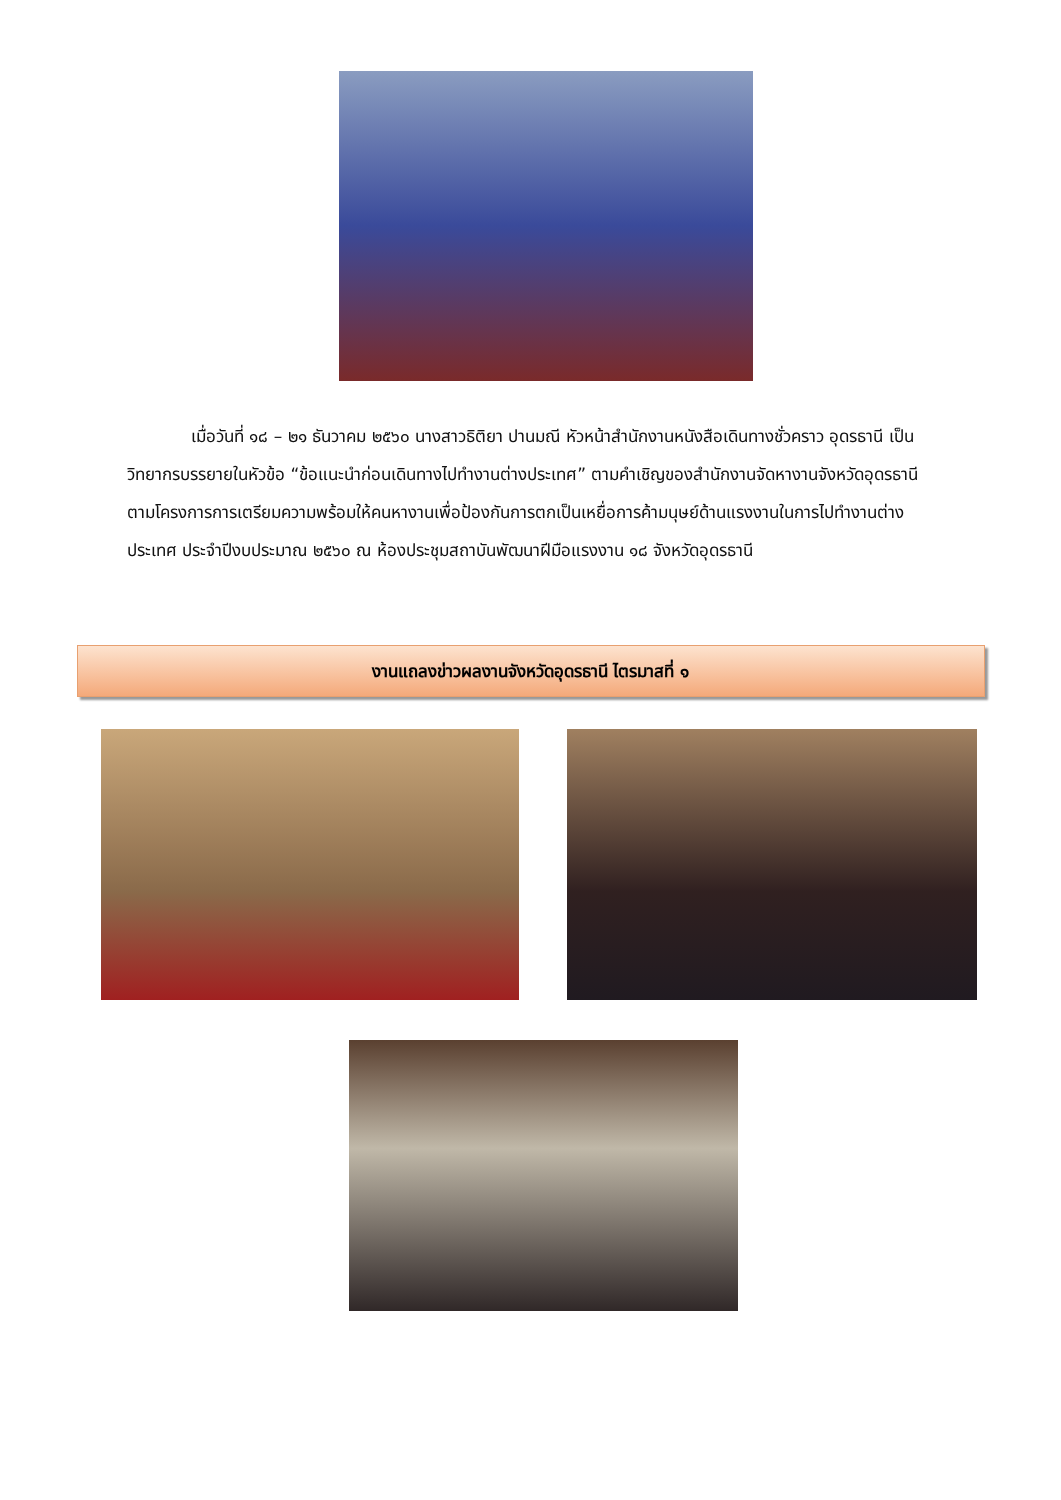เมื่อวันที่ ๑๘ – ๒๑ ธันวาคม ๒๕๖๐ นางสาวธิติยา ปานมณี หัวหน้าสำนักงานหนังสือเดินทางชั่วคราว อุดรธานี เป็นวิทยากรบรรยายในหัวข้อ “ข้อแนะนำก่อนเดินทางไปทำงานต่างประเทศ” ตามคำเชิญของสำนักงานจัดหางานจังหวัดอุดรธานี ตามโครงการการเตรียมความพร้อมให้คนหางานเพื่อป้องกันการตกเป็นเหยื่อการค้ามนุษย์ด้านแรงงานในการไปทำงานต่างประเทศ ประจำปีงบประมาณ ๒๕๖๐ ณ ห้องประชุมสถาบันพัฒนาฝีมือแรงงาน ๑๘ จังหวัดอุดรธานี
งานแถลงข่าวผลงานจังหวัดอุดรธานี ไตรมาสที่ ๑